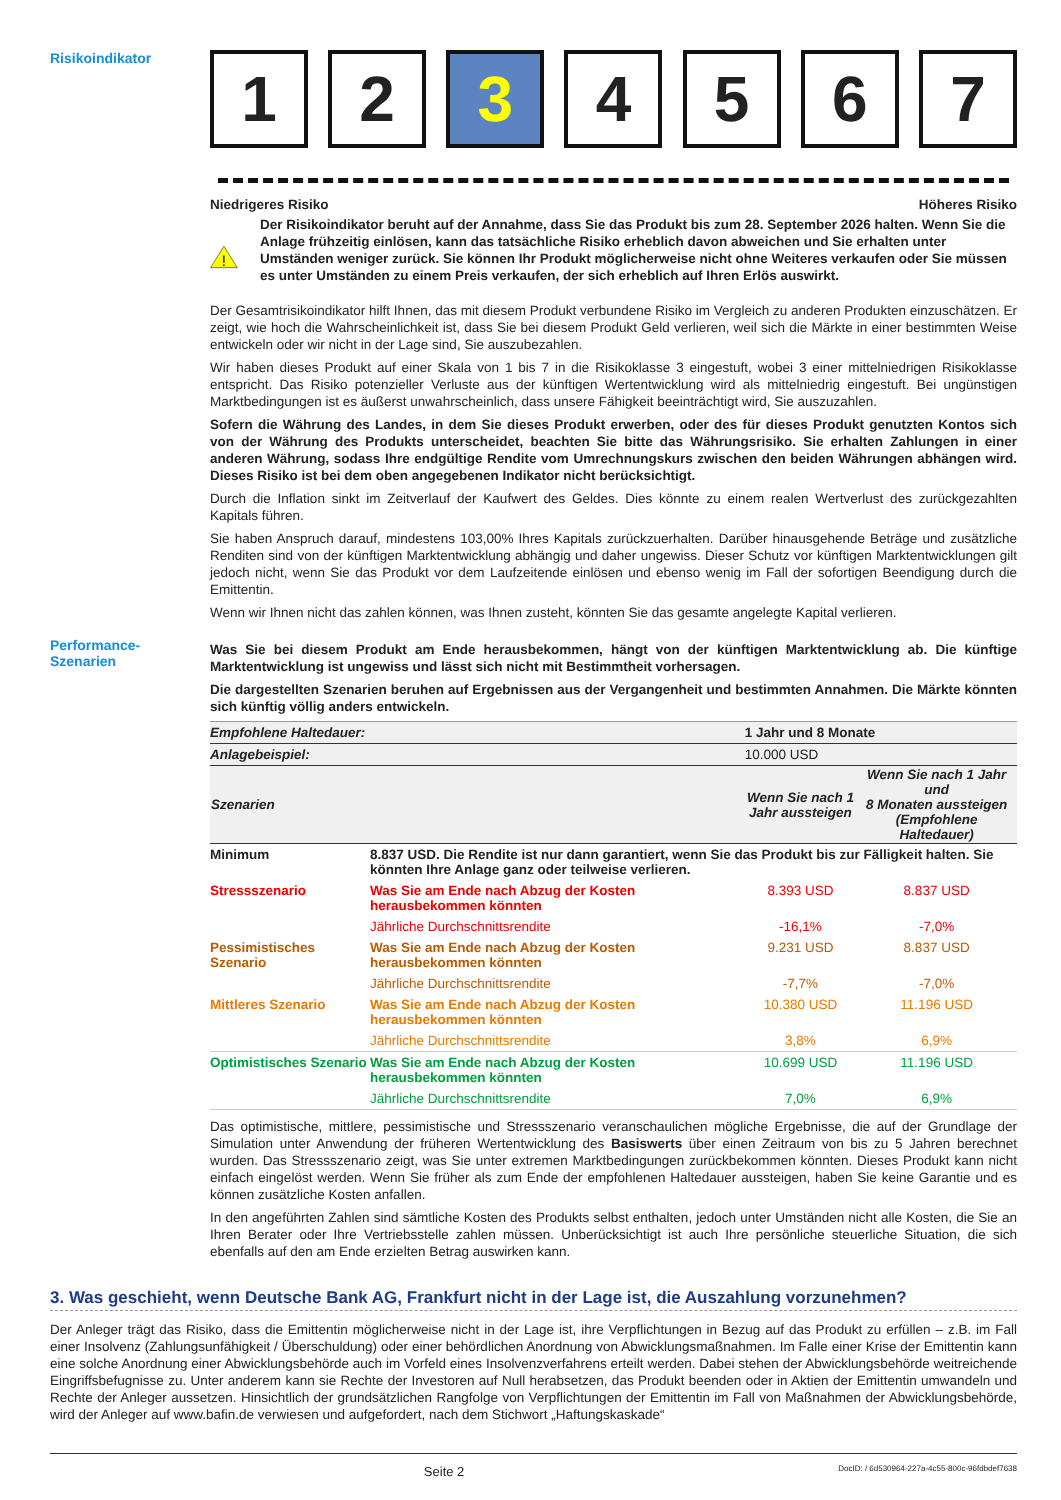Risikoindikator
1 2 3 4 5 6 7
Niedrigeres Risiko Höheres Risiko
!
Der Risikoindikator beruht auf der Annahme, dass Sie das Produkt bis zum 28. September 2026 halten. Wenn Sie die Anlage frühzeitig einlösen, kann das tatsächliche Risiko erheblich davon abweichen und Sie erhalten unter Umständen weniger zurück. Sie können Ihr Produkt möglicherweise nicht ohne Weiteres verkaufen oder Sie müssen es unter Umständen zu einem Preis verkaufen, der sich erheblich auf Ihren Erlös auswirkt.
Der Gesamtrisikoindikator hilft Ihnen, das mit diesem Produkt verbundene Risiko im Vergleich zu anderen Produkten einzuschätzen. Er zeigt, wie hoch die Wahrscheinlichkeit ist, dass Sie bei diesem Produkt Geld verlieren, weil sich die Märkte in einer bestimmten Weise entwickeln oder wir nicht in der Lage sind, Sie auszubezahlen.
Wir haben dieses Produkt auf einer Skala von 1 bis 7 in die Risikoklasse 3 eingestuft, wobei 3 einer mittelniedrigen Risikoklasse entspricht. Das Risiko potenzieller Verluste aus der künftigen Wertentwicklung wird als mittelniedrig eingestuft. Bei ungünstigen Marktbedingungen ist es äußerst unwahrscheinlich, dass unsere Fähigkeit beeinträchtigt wird, Sie auszuzahlen.
Sofern die Währung des Landes, in dem Sie dieses Produkt erwerben, oder des für dieses Produkt genutzten Kontos sich von der Währung des Produkts unterscheidet, beachten Sie bitte das Währungsrisiko. Sie erhalten Zahlungen in einer anderen Währung, sodass Ihre endgültige Rendite vom Umrechnungskurs zwischen den beiden Währungen abhängen wird. Dieses Risiko ist bei dem oben angegebenen Indikator nicht berücksichtigt.
Durch die Inflation sinkt im Zeitverlauf der Kaufwert des Geldes. Dies könnte zu einem realen Wertverlust des zurückgezahlten Kapitals führen.
Sie haben Anspruch darauf, mindestens 103,00% Ihres Kapitals zurückzuerhalten. Darüber hinausgehende Beträge und zusätzliche Renditen sind von der künftigen Marktentwicklung abhängig und daher ungewiss. Dieser Schutz vor künftigen Marktentwicklungen gilt jedoch nicht, wenn Sie das Produkt vor dem Laufzeitende einlösen und ebenso wenig im Fall der sofortigen Beendigung durch die Emittentin.
Wenn wir Ihnen nicht das zahlen können, was Ihnen zusteht, könnten Sie das gesamte angelegte Kapital verlieren.
Performance-
Szenarien
Was Sie bei diesem Produkt am Ende herausbekommen, hängt von der künftigen Marktentwicklung ab. Die künftige Marktentwicklung ist ungewiss und lässt sich nicht mit Bestimmtheit vorhersagen.
Die dargestellten Szenarien beruhen auf Ergebnissen aus der Vergangenheit und bestimmten Annahmen. Die Märkte könnten sich künftig völlig anders entwickeln.
| Empfohlene Haltedauer: | | 1 Jahr und 8 Monate | |
| Anlagebeispiel: | | 10.000 USD | |
| Szenarien | | Wenn Sie nach 1 Jahr aussteigen | Wenn Sie nach 1 Jahr und 8 Monaten aussteigen (Empfohlene Haltedauer) |
| Minimum | 8.837 USD. Die Rendite ist nur dann garantiert, wenn Sie das Produkt bis zur Fälligkeit halten. Sie könnten Ihre Anlage ganz oder teilweise verlieren. | | |
| Stressszenario | Was Sie am Ende nach Abzug der Kosten herausbekommen könnten | 8.393 USD | 8.837 USD |
| | Jährliche Durchschnittsrendite | -16,1% | -7,0% |
| Pessimistisches Szenario | Was Sie am Ende nach Abzug der Kosten herausbekommen könnten | 9.231 USD | 8.837 USD |
| | Jährliche Durchschnittsrendite | -7,7% | -7,0% |
| Mittleres Szenario | Was Sie am Ende nach Abzug der Kosten herausbekommen könnten | 10.380 USD | 11.196 USD |
| | Jährliche Durchschnittsrendite | 3,8% | 6,9% |
| Optimistisches Szenario | Was Sie am Ende nach Abzug der Kosten herausbekommen könnten | 10.699 USD | 11.196 USD |
| | Jährliche Durchschnittsrendite | 7,0% | 6,9% |
Das optimistische, mittlere, pessimistische und Stressszenario veranschaulichen mögliche Ergebnisse, die auf der Grundlage der Simulation unter Anwendung der früheren Wertentwicklung des Basiswerts über einen Zeitraum von bis zu 5 Jahren berechnet wurden. Das Stressszenario zeigt, was Sie unter extremen Marktbedingungen zurückbekommen könnten. Dieses Produkt kann nicht einfach eingelöst werden. Wenn Sie früher als zum Ende der empfohlenen Haltedauer aussteigen, haben Sie keine Garantie und es können zusätzliche Kosten anfallen.
In den angeführten Zahlen sind sämtliche Kosten des Produkts selbst enthalten, jedoch unter Umständen nicht alle Kosten, die Sie an Ihren Berater oder Ihre Vertriebsstelle zahlen müssen. Unberücksichtigt ist auch Ihre persönliche steuerliche Situation, die sich ebenfalls auf den am Ende erzielten Betrag auswirken kann.
3. Was geschieht, wenn Deutsche Bank AG, Frankfurt nicht in der Lage ist, die Auszahlung vorzunehmen?
Der Anleger trägt das Risiko, dass die Emittentin möglicherweise nicht in der Lage ist, ihre Verpflichtungen in Bezug auf das Produkt zu erfüllen – z.B. im Fall einer Insolvenz (Zahlungsunfähigkeit / Überschuldung) oder einer behördlichen Anordnung von Abwicklungsmaßnahmen. Im Falle einer Krise der Emittentin kann eine solche Anordnung einer Abwicklungsbehörde auch im Vorfeld eines Insolvenzverfahrens erteilt werden. Dabei stehen der Abwicklungsbehörde weitreichende Eingriffsbefugnisse zu. Unter anderem kann sie Rechte der Investoren auf Null herabsetzen, das Produkt beenden oder in Aktien der Emittentin umwandeln und Rechte der Anleger aussetzen. Hinsichtlich der grundsätzlichen Rangfolge von Verpflichtungen der Emittentin im Fall von Maßnahmen der Abwicklungsbehörde, wird der Anleger auf www.bafin.de verwiesen und aufgefordert, nach dem Stichwort „Haftungskaskade“
Seite 2 DocID: / 6d530964-227a-4c55-800c-96fdbdef7638